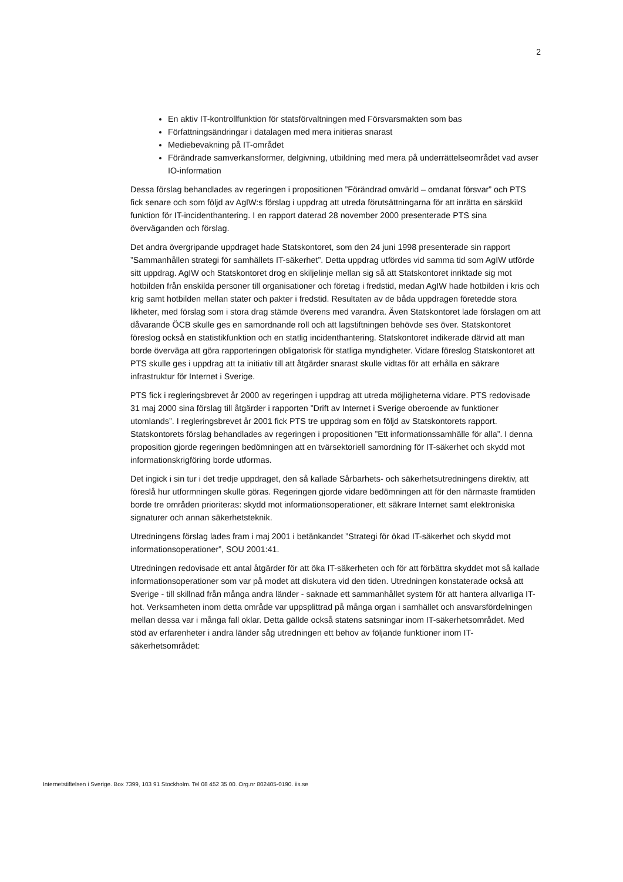2
En aktiv IT-kontrollfunktion för statsförvaltningen med Försvarsmakten som bas
Författningsändringar i datalagen med mera initieras snarast
Mediebevakning på IT-området
Förändrade samverkansformer, delgivning, utbildning med mera på underrättelseområdet vad avser IO-information
Dessa förslag behandlades av regeringen i propositionen ”Förändrad omvärld – omdanat försvar” och PTS fick senare och som följd av AgIW:s förslag i uppdrag att utreda förutsättningarna för att inrätta en särskild funktion för IT-incidenthantering. I en rapport daterad 28 november 2000 presenterade PTS sina överväganden och förslag.
Det andra övergripande uppdraget hade Statskontoret, som den 24 juni 1998 presenterade sin rapport ”Sammanhållen strategi för samhällets IT-säkerhet”. Detta uppdrag utfördes vid samma tid som AgIW utförde sitt uppdrag. AgIW och Statskontoret drog en skiljelinje mellan sig så att Statskontoret inriktade sig mot hotbilden från enskilda personer till organisationer och företag i fredstid, medan AgIW hade hotbilden i kris och krig samt hotbilden mellan stater och pakter i fredstid. Resultaten av de båda uppdragen företedde stora likheter, med förslag som i stora drag stämde överens med varandra. Även Statskontoret lade förslagen om att dåvarande ÖCB skulle ges en samordnande roll och att lagstiftningen behövde ses över. Statskontoret föreslog också en statistikfunktion och en statlig incidenthantering. Statskontoret indikerade därvid att man borde överväga att göra rapporteringen obligatorisk för statliga myndigheter. Vidare föreslog Statskontoret att PTS skulle ges i uppdrag att ta initiativ till att åtgärder snarast skulle vidtas för att erhålla en säkrare infrastruktur för Internet i Sverige.
PTS fick i regleringsbrevet år 2000 av regeringen i uppdrag att utreda möjligheterna vidare. PTS redovisade 31 maj 2000 sina förslag till åtgärder i rapporten ”Drift av Internet i Sverige oberoende av funktioner utomlands”. I regleringsbrevet år 2001 fick PTS tre uppdrag som en följd av Statskontorets rapport. Statskontorets förslag behandlades av regeringen i propositionen ”Ett informationssamhälle för alla”. I denna proposition gjorde regeringen bedömningen att en tvärsektoriell samordning för IT-säkerhet och skydd mot informationskrigföring borde utformas.
Det ingick i sin tur i det tredje uppdraget, den så kallade Sårbarhets- och säkerhetsutredningens direktiv, att föreslå hur utformningen skulle göras. Regeringen gjorde vidare bedömningen att för den närmaste framtiden borde tre områden prioriteras: skydd mot informationsoperationer, ett säkrare Internet samt elektroniska signaturer och annan säkerhetsteknik.
Utredningens förslag lades fram i maj 2001 i betänkandet ”Strategi för ökad IT-säkerhet och skydd mot informationsoperationer”, SOU 2001:41.
Utredningen redovisade ett antal åtgärder för att öka IT-säkerheten och för att förbättra skyddet mot så kallade informationsoperationer som var på modet att diskutera vid den tiden. Utredningen konstaterade också att Sverige - till skillnad från många andra länder - saknade ett sammanhållet system för att hantera allvarliga IT-hot. Verksamheten inom detta område var uppsplittrad på många organ i samhället och ansvarsfördelningen mellan dessa var i många fall oklar. Detta gällde också statens satsningar inom IT-säkerhetsområdet. Med stöd av erfarenheter i andra länder såg utredningen ett behov av följande funktioner inom IT-säkerhetsområdet:
Internetstiftelsen i Sverige. Box 7399, 103 91 Stockholm. Tel 08 452 35 00. Org.nr 802405-0190. iis.se